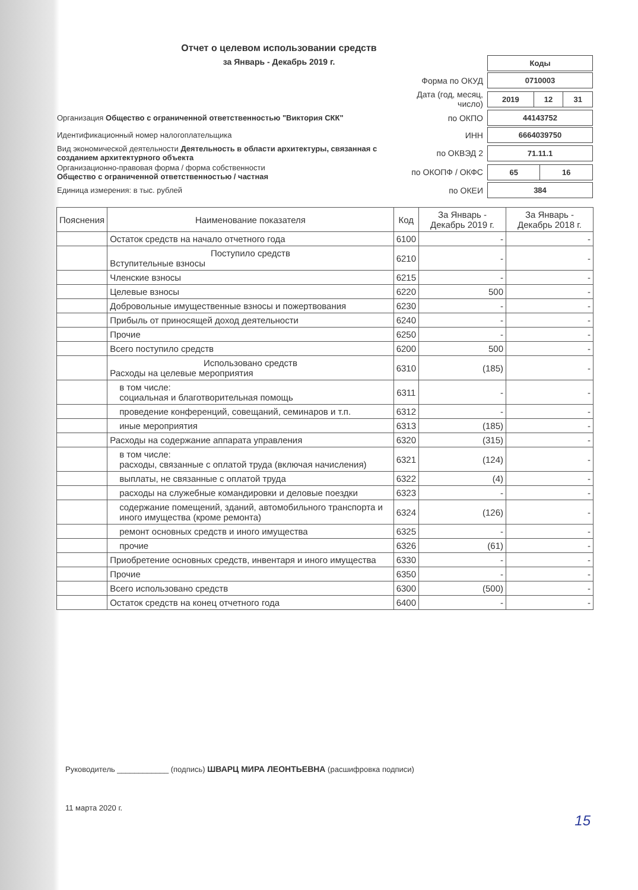Отчет о целевом использовании средств
за Январь - Декабрь 2019 г.
| | | / Коды / |
| | Форма по ОКУД | / 0710003 / |
| | Дата (год, месяц, число) | / 2019 / 12 / 31 / |
| Организация Общество с ограниченной ответственностью "Виктория СКК" | по ОКПО | / 44143752 / |
| Идентификационный номер налогоплательщика | ИНН | / 6664039750 / |
| Вид экономической деятельности Деятельность в области архитектуры, связанная с созданием архитектурного объекта | по ОКВЭД 2 | / 71.11.1 / |
| Организационно-правовая форма / форма собственности Общество с ограниченной ответственностью / частная | по ОКОПФ / ОКФС | / 65 / 16 / |
| Единица измерения: в тыс. рублей | по ОКЕИ | / 384 / |
| Пояснения | Наименование показателя | Код | За Январь - Декабрь 2019 г. | За Январь - Декабрь 2018 г. |
| --- | --- | --- | --- | --- |
| | Остаток средств на начало отчетного года | 6100 | - | - |
| | Поступило средств Вступительные взносы | 6210 | - | - |
| | Членские взносы | 6215 | - | - |
| | Целевые взносы | 6220 | 500 | - |
| | Добровольные имущественные взносы и пожертвования | 6230 | - | - |
| | Прибыль от приносящей доход деятельности | 6240 | - | - |
| | Прочие | 6250 | - | - |
| | Всего поступило средств | 6200 | 500 | - |
| | Использовано средств Расходы на целевые мероприятия | 6310 | (185) | - |
| | в том числе: социальная и благотворительная помощь | 6311 | - | - |
| | проведение конференций, совещаний, семинаров и т.п. | 6312 | - | - |
| | иные мероприятия | 6313 | (185) | - |
| | Расходы на содержание аппарата управления | 6320 | (315) | - |
| | в том числе: расходы, связанные с оплатой труда (включая начисления) | 6321 | (124) | - |
| | выплаты, не связанные с оплатой труда | 6322 | (4) | - |
| | расходы на служебные командировки и деловые поездки | 6323 | - | - |
| | содержание помещений, зданий, автомобильного транспорта и иного имущества (кроме ремонта) | 6324 | (126) | - |
| | ремонт основных средств и иного имущества | 6325 | - | - |
| | прочие | 6326 | (61) | - |
| | Приобретение основных средств, инвентаря и иного имущества | 6330 | - | - |
| | Прочие | 6350 | - | - |
| | Всего использовано средств | 6300 | (500) | - |
| | Остаток средств на конец отчетного года | 6400 | - | - |
Руководитель ____________ (подпись) ШВАРЦ МИРА ЛЕОНТЬЕВНА (расшифровка подписи)
11 марта 2020 г.
15